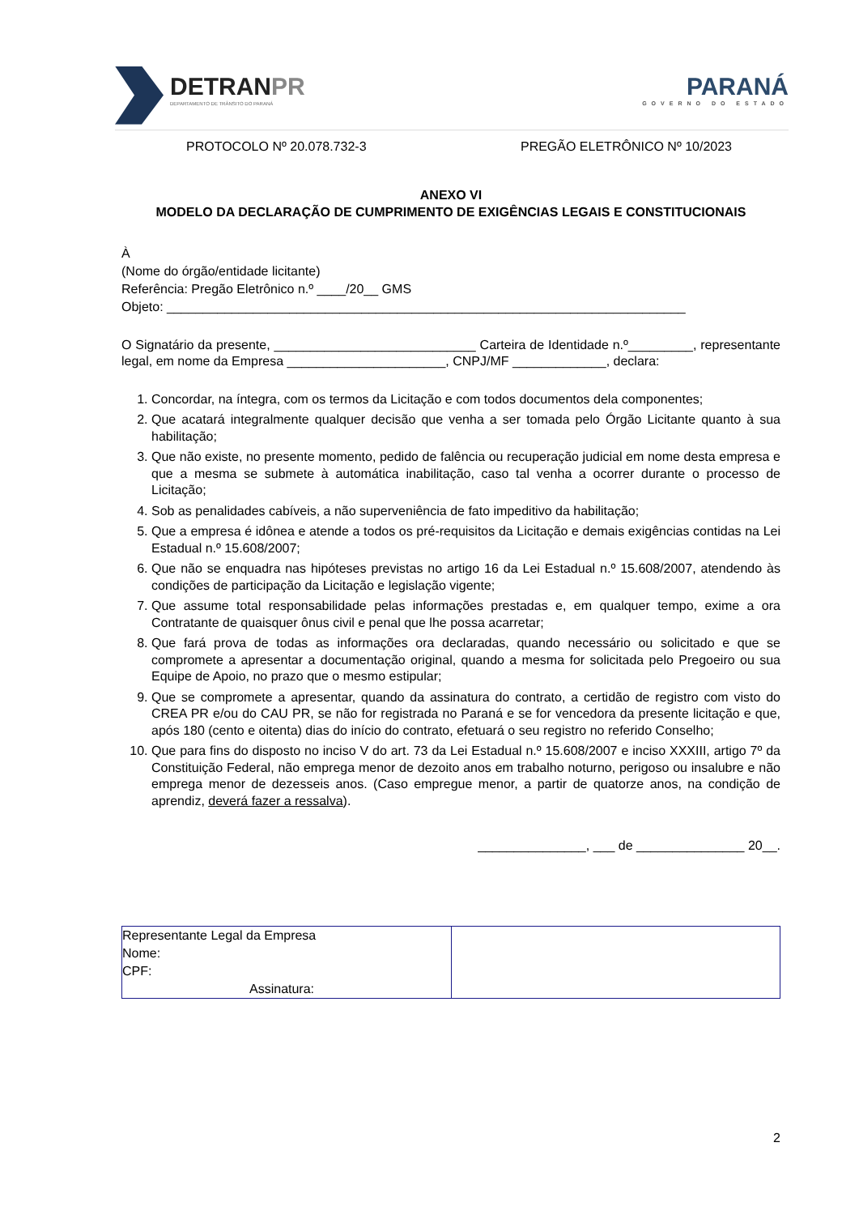DETRANPR
DEPARTAMENTO DE TRÂNSITO DO PARANÁ
PARANÁ
GOVERNO DO ESTADO
PROTOCOLO Nº 20.078.732-3 PREGÃO ELETRÔNICO Nº 10/2023
ANEXO VI
MODELO DA DECLARAÇÃO DE CUMPRIMENTO DE EXIGÊNCIAS LEGAIS E CONSTITUCIONAIS
À
(Nome do órgão/entidade licitante)
Referência: Pregão Eletrônico n.º ____/20__ GMS
Objeto: ________________________________________________________________________
O Signatário da presente, ____________________________ Carteira de Identidade n.º_________, representante legal, em nome da Empresa ______________________, CNPJ/MF _____________, declara:
1. Concordar, na íntegra, com os termos da Licitação e com todos documentos dela componentes;
2. Que acatará integralmente qualquer decisão que venha a ser tomada pelo Órgão Licitante quanto à sua habilitação;
3. Que não existe, no presente momento, pedido de falência ou recuperação judicial em nome desta empresa e que a mesma se submete à automática inabilitação, caso tal venha a ocorrer durante o processo de Licitação;
4. Sob as penalidades cabíveis, a não superveniência de fato impeditivo da habilitação;
5. Que a empresa é idônea e atende a todos os pré-requisitos da Licitação e demais exigências contidas na Lei Estadual n.º 15.608/2007;
6. Que não se enquadra nas hipóteses previstas no artigo 16 da Lei Estadual n.º 15.608/2007, atendendo às condições de participação da Licitação e legislação vigente;
7. Que assume total responsabilidade pelas informações prestadas e, em qualquer tempo, exime a ora Contratante de quaisquer ônus civil e penal que lhe possa acarretar;
8. Que fará prova de todas as informações ora declaradas, quando necessário ou solicitado e que se compromete a apresentar a documentação original, quando a mesma for solicitada pelo Pregoeiro ou sua Equipe de Apoio, no prazo que o mesmo estipular;
9. Que se compromete a apresentar, quando da assinatura do contrato, a certidão de registro com visto do CREA PR e/ou do CAU PR, se não for registrada no Paraná e se for vencedora da presente licitação e que, após 180 (cento e oitenta) dias do início do contrato, efetuará o seu registro no referido Conselho;
10. Que para fins do disposto no inciso V do art. 73 da Lei Estadual n.º 15.608/2007 e inciso XXXIII, artigo 7º da Constituição Federal, não emprega menor de dezoito anos em trabalho noturno, perigoso ou insalubre e não emprega menor de dezesseis anos. (Caso empregue menor, a partir de quatorze anos, na condição de aprendiz, deverá fazer a ressalva).
_______________, ___ de _______________ 20__.
| Representante Legal da Empresa Nome: CPF: Assinatura: | |
2